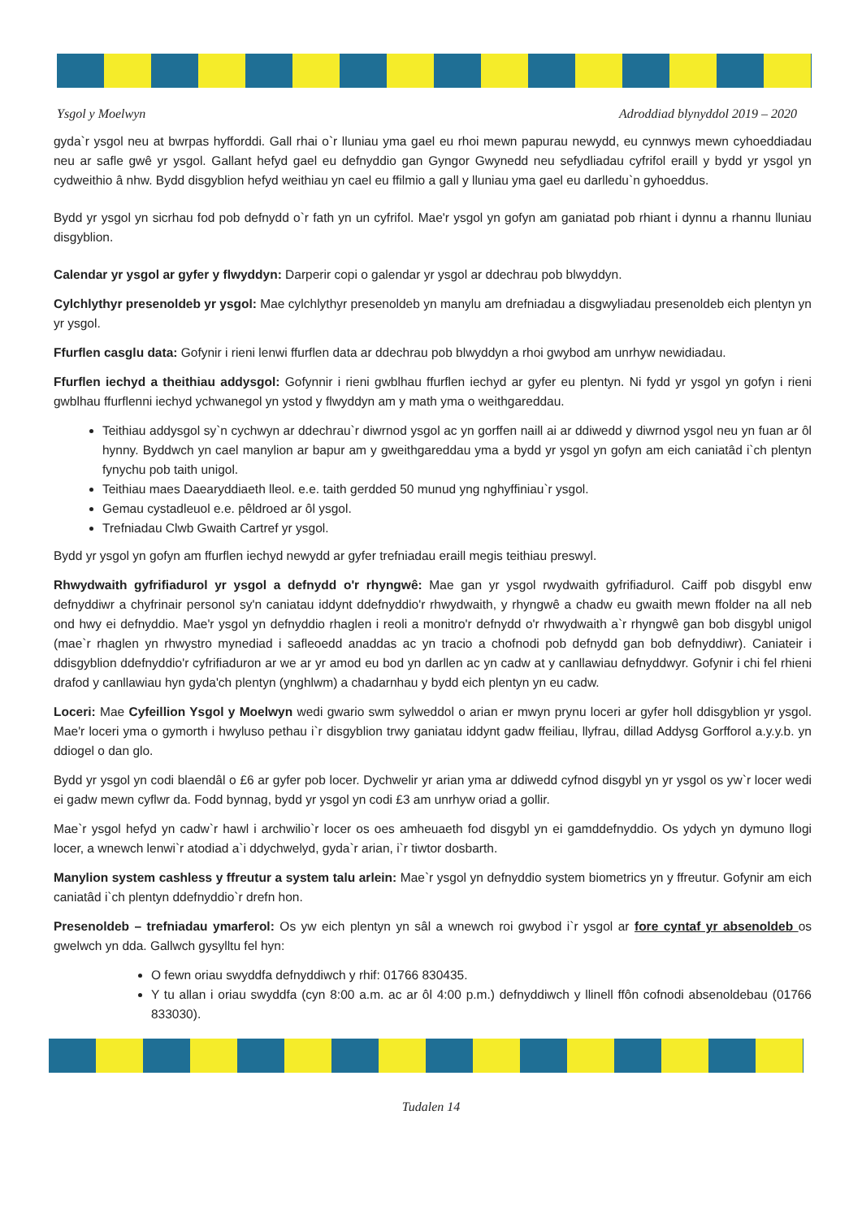Ysgol y Moelwyn Adroddiad blynyddol 2019 – 2020
gyda`r ysgol neu at bwrpas hyfforddi. Gall rhai o`r lluniau yma gael eu rhoi mewn papurau newydd, eu cynnwys mewn cyhoeddiadau neu ar safle gwê yr ysgol. Gallant hefyd gael eu defnyddio gan Gyngor Gwynedd neu sefydliadau cyfrifol eraill y bydd yr ysgol yn cydweithio â nhw. Bydd disgyblion hefyd weithiau yn cael eu ffilmio a gall y lluniau yma gael eu darlledu`n gyhoeddus.
Bydd yr ysgol yn sicrhau fod pob defnydd o`r fath yn un cyfrifol. Mae'r ysgol yn gofyn am ganiatad pob rhiant i dynnu a rhannu lluniau disgyblion.
Calendar yr ysgol ar gyfer y flwyddyn: Darperir copi o galendar yr ysgol ar ddechrau pob blwyddyn.
Cylchlythyr presenoldeb yr ysgol: Mae cylchlythyr presenoldeb yn manylu am drefniadau a disgwyliadau presenoldeb eich plentyn yn yr ysgol.
Ffurflen casglu data: Gofynir i rieni lenwi ffurflen data ar ddechrau pob blwyddyn a rhoi gwybod am unrhyw newidiadau.
Ffurflen iechyd a theithiau addysgol: Gofynnir i rieni gwblhau ffurflen iechyd ar gyfer eu plentyn. Ni fydd yr ysgol yn gofyn i rieni gwblhau ffurflenni iechyd ychwanegol yn ystod y flwyddyn am y math yma o weithgareddau.
Teithiau addysgol sy`n cychwyn ar ddechrau`r diwrnod ysgol ac yn gorffen naill ai ar ddiwedd y diwrnod ysgol neu yn fuan ar ôl hynny. Byddwch yn cael manylion ar bapur am y gweithgareddau yma a bydd yr ysgol yn gofyn am eich caniatâd i`ch plentyn fynychu pob taith unigol.
Teithiau maes Daearyddiaeth lleol. e.e. taith gerdded 50 munud yng nghyffiniau`r ysgol.
Gemau cystadleuol e.e. pêldroed ar ôl ysgol.
Trefniadau Clwb Gwaith Cartref yr ysgol.
Bydd yr ysgol yn gofyn am ffurflen iechyd newydd ar gyfer trefniadau eraill megis teithiau preswyl.
Rhwydwaith gyfrifiadurol yr ysgol a defnydd o'r rhyngwê: Mae gan yr ysgol rwydwaith gyfrifiadurol. Caiff pob disgybl enw defnyddiwr a chyfrinair personol sy'n caniatau iddynt ddefnyddio'r rhwydwaith, y rhyngwê a chadw eu gwaith mewn ffolder na all neb ond hwy ei defnyddio. Mae'r ysgol yn defnyddio rhaglen i reoli a monitro'r defnydd o'r rhwydwaith a`r rhyngwê gan bob disgybl unigol (mae`r rhaglen yn rhwystro mynediad i safleoedd anaddas ac yn tracio a chofnodi pob defnydd gan bob defnyddiwr). Caniateir i ddisgyblion ddefnyddio'r cyfrifiaduron ar we ar yr amod eu bod yn darllen ac yn cadw at y canllawiau defnyddwyr. Gofynir i chi fel rhieni drafod y canllawiau hyn gyda'ch plentyn (ynghlwm) a chadarnhau y bydd eich plentyn yn eu cadw.
Loceri: Mae Cyfeillion Ysgol y Moelwyn wedi gwario swm sylweddol o arian er mwyn prynu loceri ar gyfer holl ddisgyblion yr ysgol. Mae'r loceri yma o gymorth i hwyluso pethau i`r disgyblion trwy ganiatau iddynt gadw ffeiliau, llyfrau, dillad Addysg Gorfforol a.y.y.b. yn ddiogel o dan glo.
Bydd yr ysgol yn codi blaendâl o £6 ar gyfer pob locer. Dychwelir yr arian yma ar ddiwedd cyfnod disgybl yn yr ysgol os yw`r locer wedi ei gadw mewn cyflwr da. Fodd bynnag, bydd yr ysgol yn codi £3 am unrhyw oriad a gollir.
Mae`r ysgol hefyd yn cadw`r hawl i archwilio`r locer os oes amheuaeth fod disgybl yn ei gamddefnyddio. Os ydych yn dymuno llogi locer, a wnewch lenwi`r atodiad a`i ddychwelyd, gyda`r arian, i`r tiwtor dosbarth.
Manylion system cashless y ffreutur a system talu arlein: Mae`r ysgol yn defnyddio system biometrics yn y ffreutur. Gofynir am eich caniatâd i`ch plentyn ddefnyddio`r drefn hon.
Presenoldeb – trefniadau ymarferol: Os yw eich plentyn yn sâl a wnewch roi gwybod i`r ysgol ar fore cyntaf yr absenoldeb os gwelwch yn dda. Gallwch gysylltu fel hyn:
O fewn oriau swyddfa defnyddiwch y rhif: 01766 830435.
Y tu allan i oriau swyddfa (cyn 8:00 a.m. ac ar ôl 4:00 p.m.) defnyddiwch y llinell ffôn cofnodi absenoldebau (01766 833030).
Tudalen 14